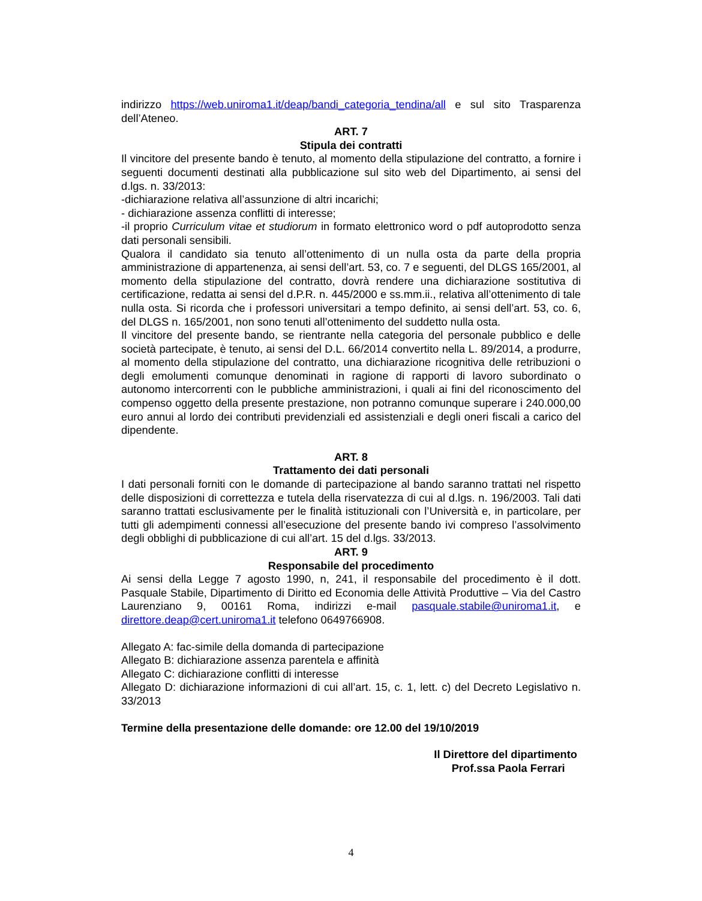indirizzo https://web.uniroma1.it/deap/bandi_categoria_tendina/all e sul sito Trasparenza dell’Ateneo.
ART. 7
Stipula dei contratti
Il vincitore del presente bando è tenuto, al momento della stipulazione del contratto, a fornire i seguenti documenti destinati alla pubblicazione sul sito web del Dipartimento, ai sensi del d.lgs. n. 33/2013:
-dichiarazione relativa all’assunzione di altri incarichi;
- dichiarazione assenza conflitti di interesse;
-il proprio Curriculum vitae et studiorum in formato elettronico word o pdf autoprodotto senza dati personali sensibili.
Qualora il candidato sia tenuto all’ottenimento di un nulla osta da parte della propria amministrazione di appartenenza, ai sensi dell’art. 53, co. 7 e seguenti, del DLGS 165/2001, al momento della stipulazione del contratto, dovrà rendere una dichiarazione sostitutiva di certificazione, redatta ai sensi del d.P.R. n. 445/2000 e ss.mm.ii., relativa all’ottenimento di tale nulla osta. Si ricorda che i professori universitari a tempo definito, ai sensi dell’art. 53, co. 6, del DLGS n. 165/2001, non sono tenuti all’ottenimento del suddetto nulla osta.
Il vincitore del presente bando, se rientrante nella categoria del personale pubblico e delle società partecipate, è tenuto, ai sensi del D.L. 66/2014 convertito nella L. 89/2014, a produrre, al momento della stipulazione del contratto, una dichiarazione ricognitiva delle retribuzioni o degli emolumenti comunque denominati in ragione di rapporti di lavoro subordinato o autonomo intercorrenti con le pubbliche amministrazioni, i quali ai fini del riconoscimento del compenso oggetto della presente prestazione, non potranno comunque superare i 240.000,00 euro annui al lordo dei contributi previdenziali ed assistenziali e degli oneri fiscali a carico del dipendente.
ART. 8
Trattamento dei dati personali
I dati personali forniti con le domande di partecipazione al bando saranno trattati nel rispetto delle disposizioni di correttezza e tutela della riservatezza di cui al d.lgs. n. 196/2003. Tali dati saranno trattati esclusivamente per le finalità istituzionali con l’Università e, in particolare, per tutti gli adempimenti connessi all’esecuzione del presente bando ivi compreso l’assolvimento degli obblighi di pubblicazione di cui all’art. 15 del d.lgs. 33/2013.
ART. 9
Responsabile del procedimento
Ai sensi della Legge 7 agosto 1990, n, 241, il responsabile del procedimento è il dott. Pasquale Stabile, Dipartimento di Diritto ed Economia delle Attività Produttive – Via del Castro Laurenziano 9, 00161 Roma, indirizzi e-mail pasquale.stabile@uniroma1.it, e direttore.deap@cert.uniroma1.it telefono 0649766908.
Allegato A: fac-simile della domanda di partecipazione
Allegato B: dichiarazione assenza parentela e affinità
Allegato C: dichiarazione conflitti di interesse
Allegato D: dichiarazione informazioni di cui all’art. 15, c. 1, lett. c) del Decreto Legislativo n. 33/2013
Termine della presentazione delle domande: ore 12.00 del 19/10/2019
Il Direttore del dipartimento
Prof.ssa Paola Ferrari
4